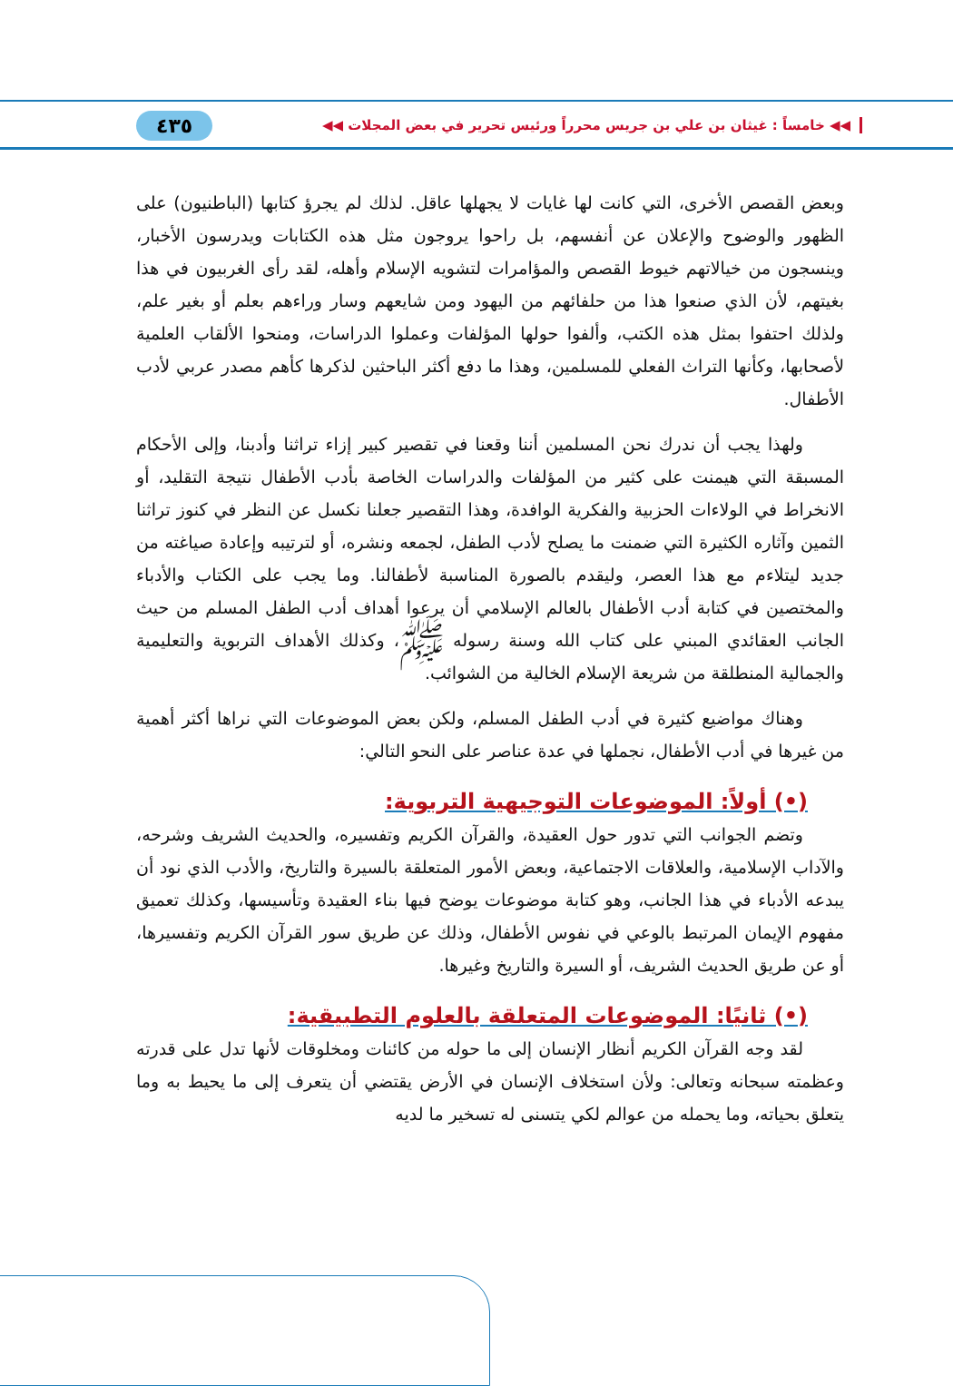◀◀ خامساً : غيثان بن علي بن جريس محرراً ورئيس تحرير في بعض المجلات ◀◀ ٤٣٥
وبعض القصص الأخرى، التي كانت لها غايات لا يجهلها عاقل. لذلك لم يجرؤ كتابها (الباطنيون) على الظهور والوضوح والإعلان عن أنفسهم، بل راحوا يروجون مثل هذه الكتابات ويدرسون الأخبار، وينسجون من خيالاتهم خيوط القصص والمؤامرات لتشويه الإسلام وأهله، لقد رأى الغربيون في هذا بغيتهم، لأن الذي صنعوا هذا من حلفائهم من اليهود ومن شايعهم وسار وراءهم بعلم أو بغير علم، ولذلك احتفوا بمثل هذه الكتب، وألفوا حولها المؤلفات وعملوا الدراسات، ومنحوا الألقاب العلمية لأصحابها، وكأنها التراث الفعلي للمسلمين، وهذا ما دفع أكثر الباحثين لذكرها كأهم مصدر عربي لأدب الأطفال.
ولهذا يجب أن ندرك نحن المسلمين أننا وقعنا في تقصير كبير إزاء تراثنا وأدبنا، وإلى الأحكام المسبقة التي هيمنت على كثير من المؤلفات والدراسات الخاصة بأدب الأطفال نتيجة التقليد، أو الانخراط في الولاءات الحزبية والفكرية الوافدة، وهذا التقصير جعلنا نكسل عن النظر في كنوز تراثنا الثمين وآثاره الكثيرة التي ضمنت ما يصلح لأدب الطفل، لجمعه ونشره، أو لترتيبه وإعادة صياغته من جديد ليتلاءم مع هذا العصر، وليقدم بالصورة المناسبة لأطفالنا. وما يجب على الكتاب والأدباء والمختصين في كتابة أدب الأطفال بالعالم الإسلامي أن يرعوا أهداف أدب الطفل المسلم من حيث الجانب العقائدي المبني على كتاب الله وسنة رسوله ﷺ، وكذلك الأهداف التربوية والتعليمية والجمالية المنطلقة من شريعة الإسلام الخالية من الشوائب.
وهناك مواضيع كثيرة في أدب الطفل المسلم، ولكن بعض الموضوعات التي نراها أكثر أهمية من غيرها في أدب الأطفال، نجملها في عدة عناصر على النحو التالي:
(•) أولاً: الموضوعات التوجيهية التربوية:
وتضم الجوانب التي تدور حول العقيدة، والقرآن الكريم وتفسيره، والحديث الشريف وشرحه، والآداب الإسلامية، والعلاقات الاجتماعية، وبعض الأمور المتعلقة بالسيرة والتاريخ، والأدب الذي نود أن يبدعه الأدباء في هذا الجانب، وهو كتابة موضوعات يوضح فيها بناء العقيدة وتأسيسها، وكذلك تعميق مفهوم الإيمان المرتبط بالوعي في نفوس الأطفال، وذلك عن طريق سور القرآن الكريم وتفسيرها، أو عن طريق الحديث الشريف، أو السيرة والتاريخ وغيرها.
(•) ثانيًا: الموضوعات المتعلقة بالعلوم التطبيقية:
لقد وجه القرآن الكريم أنظار الإنسان إلى ما حوله من كائنات ومخلوقات لأنها تدل على قدرته وعظمته سبحانه وتعالى: ولأن استخلاف الإنسان في الأرض يقتضي أن يتعرف إلى ما يحيط به وما يتعلق بحياته، وما يحمله من عوالم لكي يتسنى له تسخير ما لديه